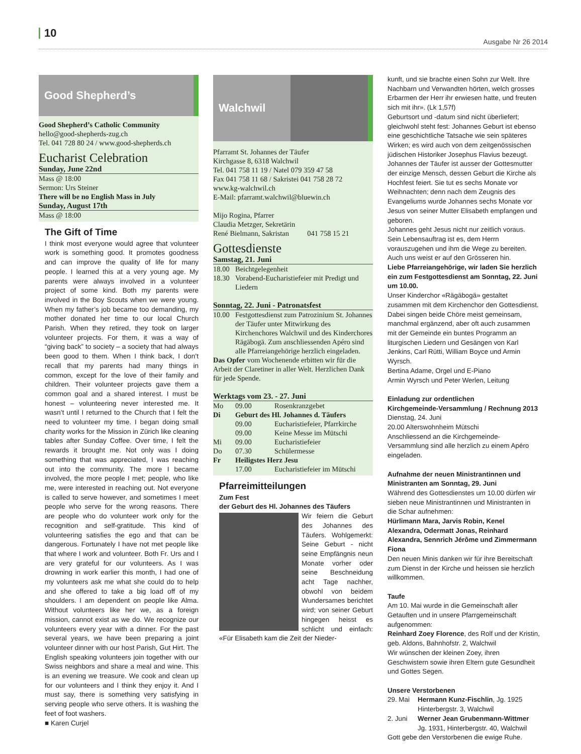10 Ausgabe Nr 26 2014
Good Shepherd’s
Good Shepherd’s Catholic Community
hello@good-shepherds-zug.ch
Tel. 041 728 80 24 / www.good-shepherds.ch
Eucharist Celebration
Sunday, June 22nd
Mass @ 18:00
Sermon: Urs Steiner
There will be no English Mass in July
Sunday, August 17th
Mass @ 18:00
The Gift of Time
I think most everyone would agree that volunteer work is something good. It promotes goodness and can improve the quality of life for many people. I learned this at a very young age. My parents were always involved in a volunteer project of some kind. Both my parents were involved in the Boy Scouts when we were young. When my father’s job became too demanding, my mother donated her time to our local Church Parish. When they retired, they took on larger volunteer projects. For them, it was a way of “giving back” to society – a society that had always been good to them. When I think back, I don’t recall that my parents had many things in common, except for the love of their family and children. Their volunteer projects gave them a common goal and a shared interest. I must be honest – volunteering never interested me. It wasn’t until I returned to the Church that I felt the need to volunteer my time. I began doing small charity works for the Mission in Zürich like cleaning tables after Sunday Coffee. Over time, I felt the rewards it brought me. Not only was I doing something that was appreciated, I was reaching out into the community. The more I became involved, the more people I met; people, who like me, were interested in reaching out. Not everyone is called to serve however, and sometimes I meet people who serve for the wrong reasons. There are people who do volunteer work only for the recognition and self-gratitude. This kind of volunteering satisfies the ego and that can be dangerous. Fortunately I have not met people like that where I work and volunteer. Both Fr. Urs and I are very grateful for our volunteers. As I was drowning in work earlier this month, I had one of my volunteers ask me what she could do to help and she offered to take a big load off of my shoulders. I am dependent on people like Alma. Without volunteers like her we, as a foreign mission, cannot exist as we do. We recognize our volunteers every year with a dinner. For the past several years, we have been preparing a joint volunteer dinner with our host Parish, Gut Hirt. The English speaking volunteers join together with our Swiss neighbors and share a meal and wine. This is an evening we treasure. We cook and clean up for our volunteers and I think they enjoy it. And I must say, there is something very satisfying in serving people who serve others. It is washing the feet of foot washers.
■ Karen Curjel
Walchwil
Pfarramt St. Johannes der Täufer
Kirchgasse 8, 6318 Walchwil
Tel. 041 758 11 19 / Natel 079 359 47 58
Fax 041 758 11 68 / Sakristei 041 758 28 72
www.kg-walchwil.ch
E-Mail: pfarramt.walchwil@bluewin.ch
Mijo Rogina, Pfarrer
Claudia Metzger, Sekretärin
René Bielmann, Sakristan 041 758 15 21
Gottesdienste
Samstag, 21. Juni
18.00 Beichtgelegenheit
18.30 Vorabend-Eucharistiefeier mit Predigt und Liedern
Sonntag, 22. Juni - Patronatsfest
10.00 Festgottesdienst zum Patrozinium St. Johannes der Täufer unter Mitwirkung des Kirchenchores Walchwil und des Kinderchores Rägäbogä. Zum anschliessenden Apéro sind alle Pfarreiangehörige herzlich eingeladen.
Das Opfer vom Wochenende erbitten wir für die Arbeit der Claretiner in aller Welt. Herzlichen Dank für jede Spende.
Werktags vom 23. - 27. Juni
Mo 09.00 Rosenkranzgebet
Di Geburt des Hl. Johannes d. Täufers
09.00 Eucharistiefeier, Pfarrkirche
09.00 Keine Messe im Mütschi
Mi 09.00 Eucharistiefeier
Do 07.30 Schülermesse
Fr Heiligstes Herz Jesu
17.00 Eucharistiefeier im Mütschi
Pfarreimitteilungen
Zum Fest
der Geburt des Hl. Johannes des Täufers
Wir feiern die Geburt des Johannes des Täufers. Wohlgemerkt: Seine Geburt - nicht seine Empfängnis neun Monate vorher oder seine Beschneidung acht Tage nachher, obwohl von beidem Wundersames berichtet wird; von seiner Geburt hingegen heisst es schlicht und einfach: «Für Elisabeth kam die Zeit der Nieder-
kunft, und sie brachte einen Sohn zur Welt. Ihre Nachbarn und Verwandten hörten, welch grosses Erbarmen der Herr ihr erwiesen hatte, und freuten sich mit ihr». (Lk 1,57f)
Geburtsort und -datum sind nicht überliefert; gleichwohl steht fest: Johannes Geburt ist ebenso eine geschichtliche Tatsache wie sein späteres Wirken; es wird auch von dem zeitgenössischen jüdischen Historiker Josephus Flavius bezeugt.
Johannes der Täufer ist ausser der Gottesmutter der einzige Mensch, dessen Geburt die Kirche als Hochfest feiert. Sie tut es sechs Monate vor Weihnachten; denn nach dem Zeugnis des Evangeliums wurde Johannes sechs Monate vor Jesus von seiner Mutter Elisabeth empfangen und geboren.
Johannes geht Jesus nicht nur zeitlich voraus. Sein Lebensauftrag ist es, dem Herrn vorauszugehen und ihm die Wege zu bereiten. Auch uns weist er auf den Grösseren hin.
Liebe Pfarreiangehörige, wir laden Sie herzlich ein zum Festgottesdienst am Sonntag, 22. Juni um 10.00.
Unser Kinderchor «Rägäbogä» gestaltet zusammen mit dem Kirchenchor den Gottesdienst. Dabei singen beide Chöre meist gemeinsam, manchmal ergänzend, aber oft auch zusammen mit der Gemeinde ein buntes Programm an liturgischen Liedern und Gesängen von Karl Jenkins, Carl Rütti, William Boyce und Armin Wyrsch.
Bertina Adame, Orgel und E-Piano
Armin Wyrsch und Peter Werlen, Leitung
Einladung zur ordentlichen
Kirchgemeinde-Versammlung / Rechnung 2013
Dienstag, 24. Juni
20.00 Alterswohnheim Mütschi
Anschliessend an die Kirchgemeinde-Versammlung sind alle herzlich zu einem Apéro eingeladen.
Aufnahme der neuen Ministrantinnen und Ministranten am Sonntag, 29. Juni
Während des Gottesdienstes um 10.00 dürfen wir sieben neue Ministrantinnen und Ministranten in die Schar aufnehmen:
Hürlimann Mara, Jarvis Robin, Kenel Alexandra, Odermatt Jonas, Reinhard Alexandra, Sennrich Jérôme und Zimmermann Fiona
Den neuen Minis danken wir für ihre Bereitschaft zum Dienst in der Kirche und heissen sie herzlich willkommen.
Taufe
Am 10. Mai wurde in die Gemeinschaft aller Getauften und in unsere Pfarrgemeinschaft aufgenommen:
Reinhard Zoey Florence, des Rolf und der Kristin, geb. Aldons, Bahnhofstr. 2, Walchwil
Wir wünschen der kleinen Zoey, ihren Geschwistern sowie ihren Eltern gute Gesundheit und Gottes Segen.
Unsere Verstorbenen
29. Mai Hermann Kunz-Fischlin, Jg. 1925
Hinterbergstr. 3, Walchwil
2. Juni Werner Jean Grubenmann-Wittmer
Jg. 1931, Hinterbergstr. 40, Walchwil
Gott gebe den Verstorbenen die ewige Ruhe.